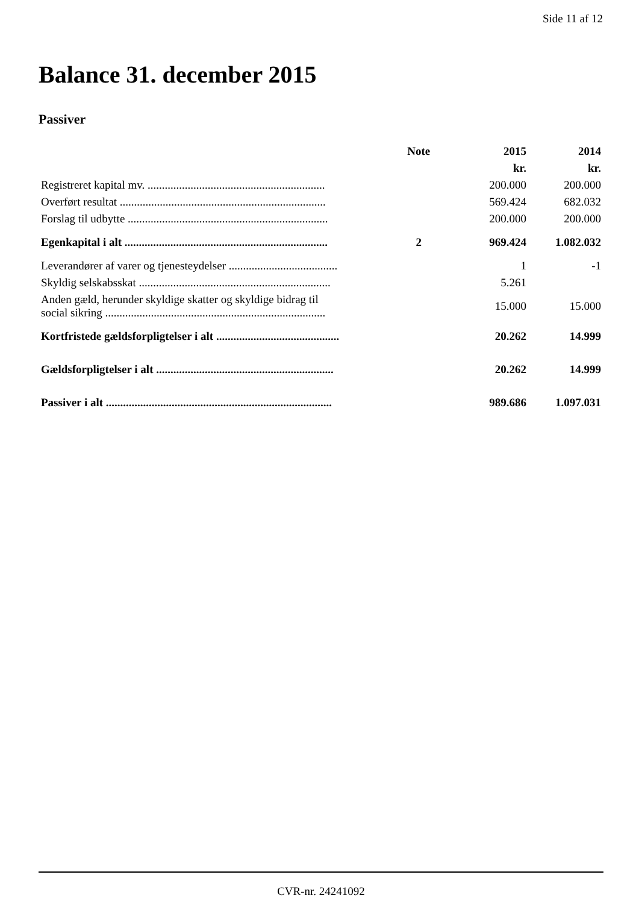Side 11 af 12
Balance 31. december 2015
Passiver
| | Note | 2015 | 2014 |
| --- | --- | --- | --- |
| | | kr. | kr. |
| Registreret kapital mv. .............................................................. | | 200.000 | 200.000 |
| Overført resultat ........................................................................ | | 569.424 | 682.032 |
| Forslag til udbytte ...................................................................... | | 200.000 | 200.000 |
| Egenkapital i alt ....................................................................... | 2 | 969.424 | 1.082.032 |
| Leverandører af varer og tjenesteydelser ...................................... | | 1 | -1 |
| Skyldig selskabsskat ................................................................... | | 5.261 | |
| Anden gæld, herunder skyldige skatter og skyldige bidrag til social sikring ............................................................................. | | 15.000 | 15.000 |
| Kortfristede gældsforpligtelser i alt ........................................... | | 20.262 | 14.999 |
| Gældsforpligtelser i alt .............................................................. | | 20.262 | 14.999 |
| Passiver i alt ............................................................................... | | 989.686 | 1.097.031 |
CVR-nr. 24241092